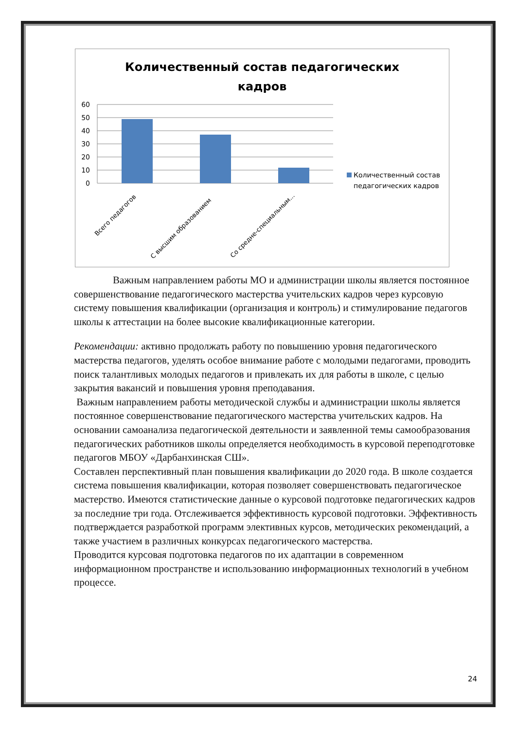Количественный состав педагогических
кадров
60
50
40
30
20
10
0
Всего педагогов
С высшим образованием
Со средне-специальным...
Количественный состав
педагогических кадров
Важным направлением работы МО и администрации школы является постоянное совершенствование педагогического мастерства учительских кадров через курсовую систему повышения квалификации (организация и контроль) и стимулирование педагогов школы к аттестации на более высокие квалификационные категории.
Рекомендации: активно продолжать работу по повышению уровня педагогического мастерства педагогов, уделять особое внимание работе с молодыми педагогами, проводить поиск талантливых молодых педагогов и привлекать их для работы в школе, с целью закрытия вакансий и повышения уровня преподавания.
Важным направлением работы методической службы и администрации школы является постоянное совершенствование педагогического мастерства учительских кадров. На основании самоанализа педагогической деятельности и заявленной темы самообразования педагогических работников школы определяется необходимость в курсовой переподготовке педагогов МБОУ «Дарбанхинская СШ».
Составлен перспективный план повышения квалификации до 2020 года. В школе создается система повышения квалификации, которая позволяет совершенствовать педагогическое мастерство. Имеются статистические данные о курсовой подготовке педагогических кадров за последние три года. Отслеживается эффективность курсовой подготовки. Эффективность подтверждается разработкой программ элективных курсов, методических рекомендаций, а также участием в различных конкурсах педагогического мастерства.
Проводится курсовая подготовка педагогов по их адаптации в современном информационном пространстве и использованию информационных технологий в учебном процессе.
24